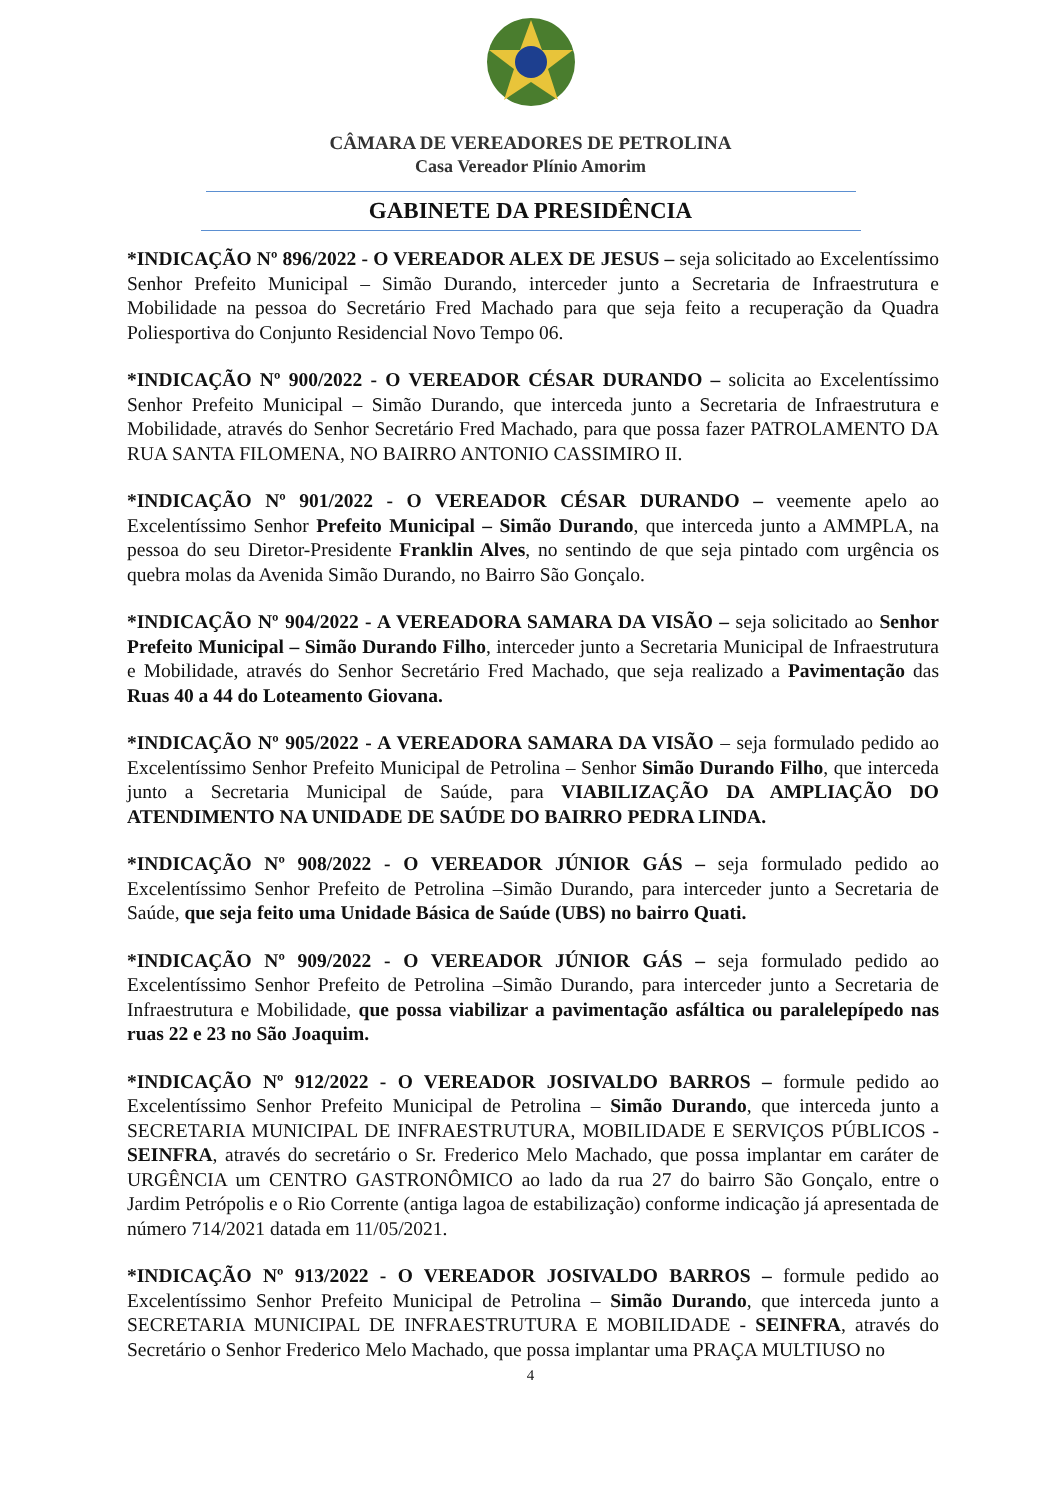CÂMARA DE VEREADORES DE PETROLINA
Casa Vereador Plínio Amorim
GABINETE DA PRESIDÊNCIA
*INDICAÇÃO Nº 896/2022 - O VEREADOR ALEX DE JESUS – seja solicitado ao Excelentíssimo Senhor Prefeito Municipal – Simão Durando, interceder junto a Secretaria de Infraestrutura e Mobilidade na pessoa do Secretário Fred Machado para que seja feito a recuperação da Quadra Poliesportiva do Conjunto Residencial Novo Tempo 06.
*INDICAÇÃO Nº 900/2022 - O VEREADOR CÉSAR DURANDO – solicita ao Excelentíssimo Senhor Prefeito Municipal – Simão Durando, que interceda junto a Secretaria de Infraestrutura e Mobilidade, através do Senhor Secretário Fred Machado, para que possa fazer PATROLAMENTO DA RUA SANTA FILOMENA, NO BAIRRO ANTONIO CASSIMIRO II.
*INDICAÇÃO Nº 901/2022 - O VEREADOR CÉSAR DURANDO – veemente apelo ao Excelentíssimo Senhor Prefeito Municipal – Simão Durando, que interceda junto a AMMPLA, na pessoa do seu Diretor-Presidente Franklin Alves, no sentindo de que seja pintado com urgência os quebra molas da Avenida Simão Durando, no Bairro São Gonçalo.
*INDICAÇÃO Nº 904/2022 - A VEREADORA SAMARA DA VISÃO – seja solicitado ao Senhor Prefeito Municipal – Simão Durando Filho, interceder junto a Secretaria Municipal de Infraestrutura e Mobilidade, através do Senhor Secretário Fred Machado, que seja realizado a Pavimentação das Ruas 40 a 44 do Loteamento Giovana.
*INDICAÇÃO Nº 905/2022 - A VEREADORA SAMARA DA VISÃO – seja formulado pedido ao Excelentíssimo Senhor Prefeito Municipal de Petrolina – Senhor Simão Durando Filho, que interceda junto a Secretaria Municipal de Saúde, para VIABILIZAÇÃO DA AMPLIAÇÃO DO ATENDIMENTO NA UNIDADE DE SAÚDE DO BAIRRO PEDRA LINDA.
*INDICAÇÃO Nº 908/2022 - O VEREADOR JÚNIOR GÁS – seja formulado pedido ao Excelentíssimo Senhor Prefeito de Petrolina –Simão Durando, para interceder junto a Secretaria de Saúde, que seja feito uma Unidade Básica de Saúde (UBS) no bairro Quati.
*INDICAÇÃO Nº 909/2022 - O VEREADOR JÚNIOR GÁS – seja formulado pedido ao Excelentíssimo Senhor Prefeito de Petrolina –Simão Durando, para interceder junto a Secretaria de Infraestrutura e Mobilidade, que possa viabilizar a pavimentação asfáltica ou paralelepípedo nas ruas 22 e 23 no São Joaquim.
*INDICAÇÃO Nº 912/2022 - O VEREADOR JOSIVALDO BARROS – formule pedido ao Excelentíssimo Senhor Prefeito Municipal de Petrolina – Simão Durando, que interceda junto a SECRETARIA MUNICIPAL DE INFRAESTRUTURA, MOBILIDADE E SERVIÇOS PÚBLICOS - SEINFRA, através do secretário o Sr. Frederico Melo Machado, que possa implantar em caráter de URGÊNCIA um CENTRO GASTRONÔMICO ao lado da rua 27 do bairro São Gonçalo, entre o Jardim Petrópolis e o Rio Corrente (antiga lagoa de estabilização) conforme indicação já apresentada de número 714/2021 datada em 11/05/2021.
*INDICAÇÃO Nº 913/2022 - O VEREADOR JOSIVALDO BARROS – formule pedido ao Excelentíssimo Senhor Prefeito Municipal de Petrolina – Simão Durando, que interceda junto a SECRETARIA MUNICIPAL DE INFRAESTRUTURA E MOBILIDADE - SEINFRA, através do Secretário o Senhor Frederico Melo Machado, que possa implantar uma PRAÇA MULTIUSO no
4